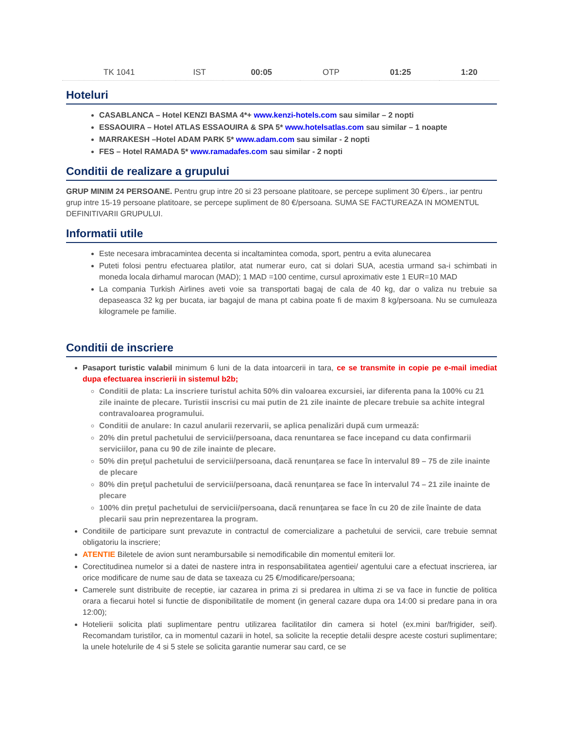| TK 1041 | IST | 00:05 | OTP | 01:25 | 1:20 |
Hoteluri
CASABLANCA – Hotel KENZI BASMA 4*+ www.kenzi-hotels.com sau similar – 2 nopti
ESSAOUIRA – Hotel ATLAS ESSAOUIRA & SPA 5* www.hotelsatlas.com sau similar – 1 noapte
MARRAKESH –Hotel ADAM PARK 5* www.adam.com sau similar - 2 nopti
FES – Hotel RAMADA 5* www.ramadafes.com sau similar - 2 nopti
Conditii de realizare a grupului
GRUP MINIM 24 PERSOANE. Pentru grup intre 20 si 23 persoane platitoare, se percepe supliment 30 €/pers., iar pentru grup intre 15-19 persoane platitoare, se percepe supliment de 80 €/persoana. SUMA SE FACTUREAZA IN MOMENTUL DEFINITIVARII GRUPULUI.
Informatii utile
Este necesara imbracamintea decenta si incaltamintea comoda, sport, pentru a evita alunecarea
Puteti folosi pentru efectuarea platilor, atat numerar euro, cat si dolari SUA, acestia urmand sa-i schimbati in moneda locala dirhamul marocan (MAD); 1 MAD =100 centime, cursul aproximativ este 1 EUR=10 MAD
La compania Turkish Airlines aveti voie sa transportati bagaj de cala de 40 kg, dar o valiza nu trebuie sa depaseasca 32 kg per bucata, iar bagajul de mana pt cabina poate fi de maxim 8 kg/persoana. Nu se cumuleaza kilogramele pe familie.
Conditii de inscriere
Pasaport turistic valabil minimum 6 luni de la data intoarcerii in tara, ce se transmite in copie pe e-mail imediat dupa efectuarea inscrierii in sistemul b2b;
Conditii de plata: La inscriere turistul achita 50% din valoarea excursiei, iar diferenta pana la 100% cu 21 zile inainte de plecare. Turistii inscrisi cu mai putin de 21 zile inainte de plecare trebuie sa achite integral contravaloarea programului.
Conditii de anulare: In cazul anularii rezervarii, se aplica penalizări după cum urmează:
20% din pretul pachetului de servicii/persoana, daca renuntarea se face incepand cu data confirmarii serviciilor, pana cu 90 de zile inainte de plecare.
50% din preţul pachetului de servicii/persoana, dacă renunţarea se face în intervalul 89 – 75 de zile inainte de plecare
80% din preţul pachetului de servicii/persoana, dacă renunţarea se face în intervalul 74 – 21 zile inainte de plecare
100% din preţul pachetului de servicii/persoana, dacă renunţarea se face în cu 20 de zile înainte de data plecarii sau prin neprezentarea la program.
Conditiile de participare sunt prevazute in contractul de comercializare a pachetului de servicii, care trebuie semnat obligatoriu la inscriere;
ATENTIE Biletele de avion sunt nerambursabile si nemodificabile din momentul emiterii lor.
Corectitudinea numelor si a datei de nastere intra in responsabilitatea agentiei/ agentului care a efectuat inscrierea, iar orice modificare de nume sau de data se taxeaza cu 25 €/modificare/persoana;
Camerele sunt distribuite de receptie, iar cazarea in prima zi si predarea in ultima zi se va face in functie de politica orara a fiecarui hotel si functie de disponibilitatile de moment (in general cazare dupa ora 14:00 si predare pana in ora 12:00);
Hotelierii solicita plati suplimentare pentru utilizarea facilitatilor din camera si hotel (ex.mini bar/frigider, seif). Recomandam turistilor, ca in momentul cazarii in hotel, sa solicite la receptie detalii despre aceste costuri suplimentare; la unele hotelurile de 4 si 5 stele se solicita garantie numerar sau card, ce se